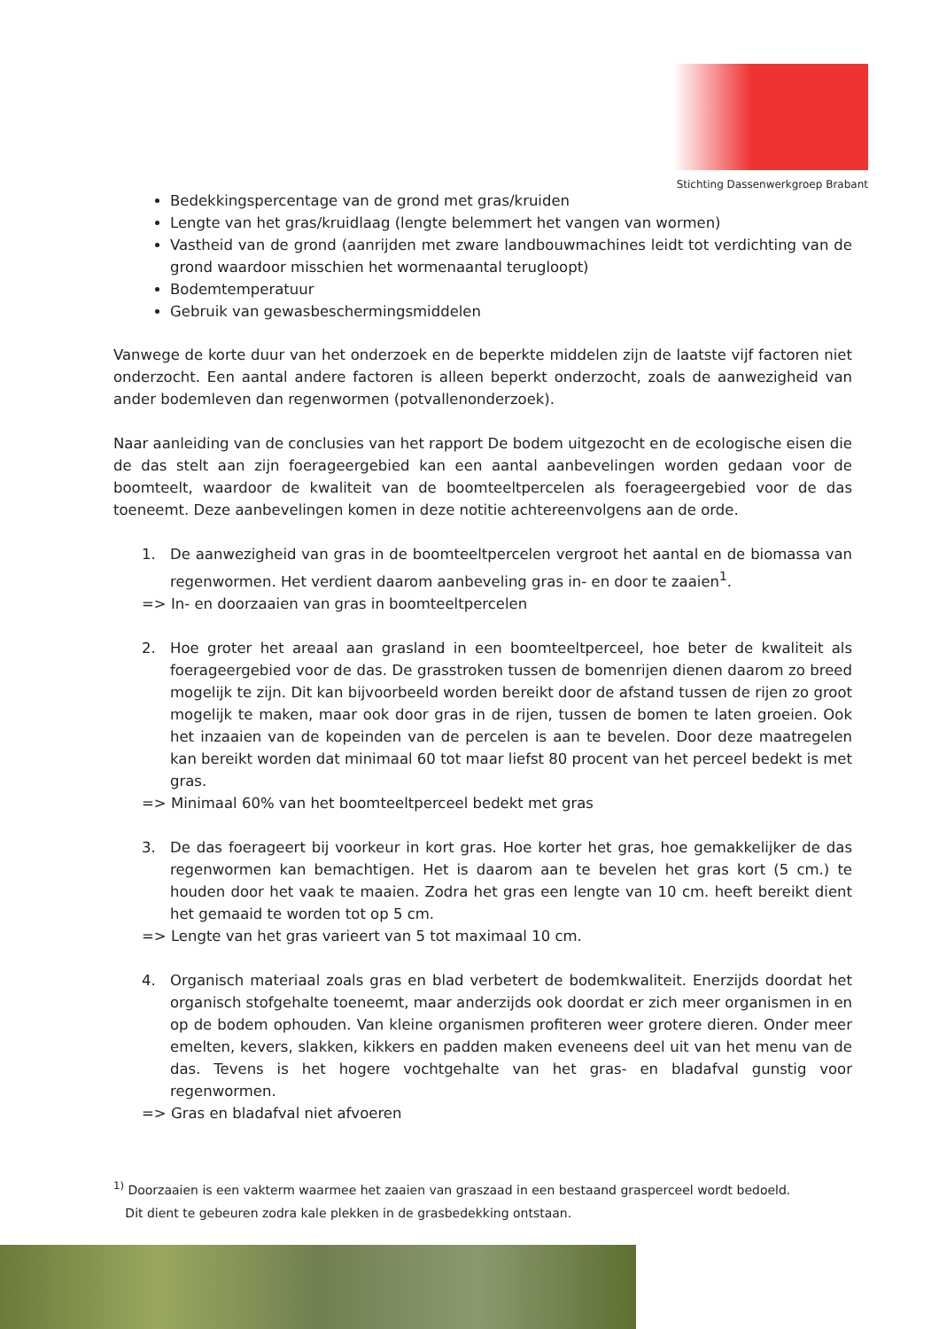Stichting Dassenwerkgroep Brabant
Bedekkingspercentage van de grond met gras/kruiden
Lengte van het gras/kruidlaag (lengte belemmert het vangen van wormen)
Vastheid van de grond (aanrijden met zware landbouwmachines leidt tot verdichting van de grond waardoor misschien het wormenaantal terugloopt)
Bodemtemperatuur
Gebruik van gewasbeschermingsmiddelen
Vanwege de korte duur van het onderzoek en de beperkte middelen zijn de laatste vijf factoren niet onderzocht. Een aantal andere factoren is alleen beperkt onderzocht, zoals de aanwezigheid van ander bodemleven dan regenwormen (potvallenonderzoek).
Naar aanleiding van de conclusies van het rapport De bodem uitgezocht en de ecologische eisen die de das stelt aan zijn foerageergebied kan een aantal aanbevelingen worden gedaan voor de boomteelt, waardoor de kwaliteit van de boomteeltpercelen als foerageergebied voor de das toeneemt. Deze aanbevelingen komen in deze notitie achtereenvolgens aan de orde.
1. De aanwezigheid van gras in de boomteeltpercelen vergroot het aantal en de biomassa van regenwormen. Het verdient daarom aanbeveling gras in- en door te zaaien<sup>1</sup>.
=> In- en doorzaaien van gras in boomteeltpercelen
2. Hoe groter het areaal aan grasland in een boomteeltperceel, hoe beter de kwaliteit als foerageergebied voor de das. De grasstroken tussen de bomenrijen dienen daarom zo breed mogelijk te zijn. Dit kan bijvoorbeeld worden bereikt door de afstand tussen de rijen zo groot mogelijk te maken, maar ook door gras in de rijen, tussen de bomen te laten groeien. Ook het inzaaien van de kopeinden van de percelen is aan te bevelen. Door deze maatregelen kan bereikt worden dat minimaal 60 tot maar liefst 80 procent van het perceel bedekt is met gras.
=> Minimaal 60% van het boomteeltperceel bedekt met gras
3. De das foerageert bij voorkeur in kort gras. Hoe korter het gras, hoe gemakkelijker de das regenwormen kan bemachtigen. Het is daarom aan te bevelen het gras kort (5 cm.) te houden door het vaak te maaien. Zodra het gras een lengte van 10 cm. heeft bereikt dient het gemaaid te worden tot op 5 cm.
=> Lengte van het gras varieert van 5 tot maximaal 10 cm.
4. Organisch materiaal zoals gras en blad verbetert de bodemkwaliteit. Enerzijds doordat het organisch stofgehalte toeneemt, maar anderzijds ook doordat er zich meer organismen in en op de bodem ophouden. Van kleine organismen profiteren weer grotere dieren. Onder meer emelten, kevers, slakken, kikkers en padden maken eveneens deel uit van het menu van de das. Tevens is het hogere vochtgehalte van het gras- en bladafval gunstig voor regenwormen.
=> Gras en bladafval niet afvoeren
<sup>1)</sup> Doorzaaien is een vakterm waarmee het zaaien van graszaad in een bestaand grasperceel wordt bedoeld.
Dit dient te gebeuren zodra kale plekken in de grasbedekking ontstaan.